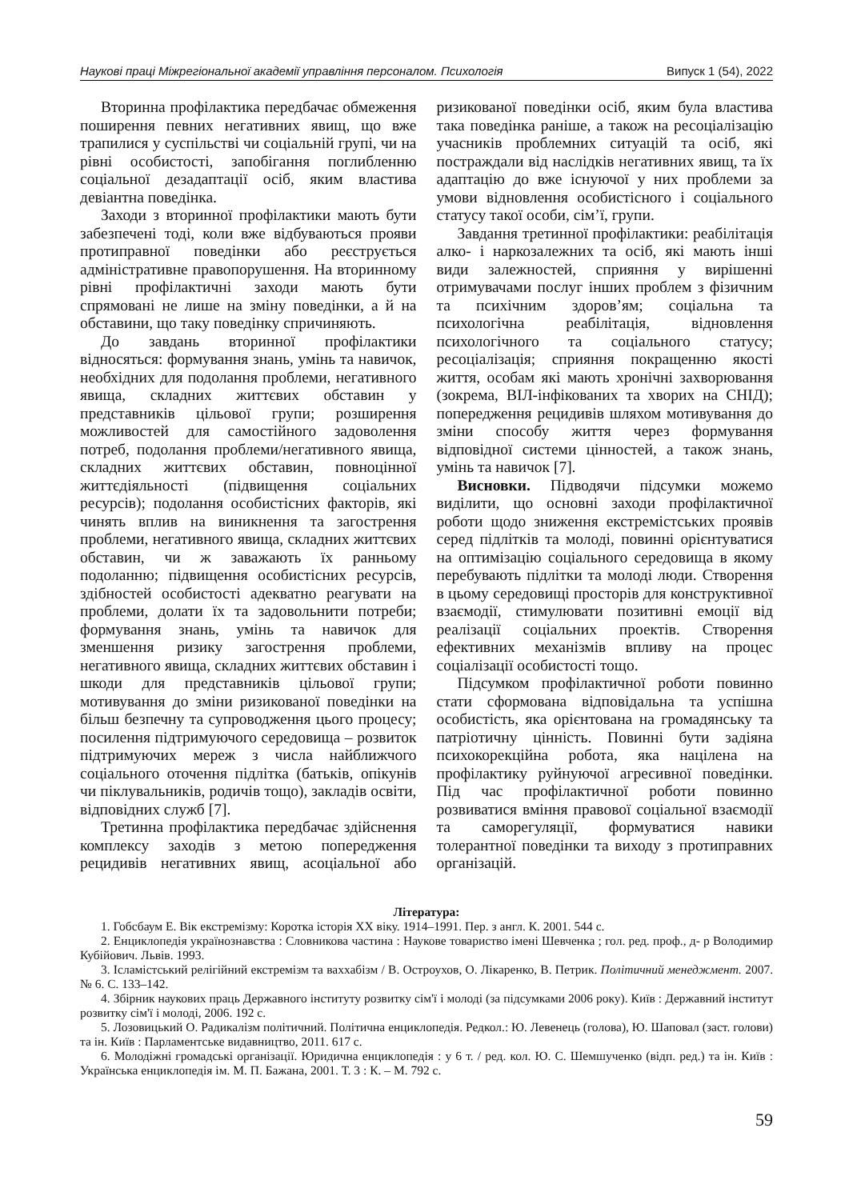Наукові праці Міжрегіональної академії управління персоналом. Психологія Випуск 1 (54), 2022
Вторинна профілактика передбачає обмеження поширення певних негативних явищ, що вже трапилися у суспільстві чи соціальній групі, чи на рівні особистості, запобігання поглибленню соціальної дезадаптації осіб, яким властива девіантна поведінка.
Заходи з вторинної профілактики мають бути забезпечені тоді, коли вже відбуваються прояви протиправної поведінки або реєструється адміністративне правопорушення. На вторинному рівні профілактичні заходи мають бути спрямовані не лише на зміну поведінки, а й на обставини, що таку поведінку спричиняють.
До завдань вторинної профілактики відносяться: формування знань, умінь та навичок, необхідних для подолання проблеми, негативного явища, складних життєвих обставин у представників цільової групи; розширення можливостей для самостійного задоволення потреб, подолання проблеми/негативного явища, складних життєвих обставин, повноцінної життєдіяльності (підвищення соціальних ресурсів); подолання особистісних факторів, які чинять вплив на виникнення та загострення проблеми, негативного явища, складних життєвих обставин, чи ж заважають їх ранньому подоланню; підвищення особистісних ресурсів, здібностей особистості адекватно реагувати на проблеми, долати їх та задовольнити потреби; формування знань, умінь та навичок для зменшення ризику загострення проблеми, негативного явища, складних життєвих обставин і шкоди для представників цільової групи; мотивування до зміни ризикованої поведінки на більш безпечну та супроводження цього процесу; посилення підтримуючого середовища – розвиток підтримуючих мереж з числа найближчого соціального оточення підлітка (батьків, опікунів чи піклувальників, родичів тощо), закладів освіти, відповідних служб [7].
Третинна профілактика передбачає здійснення комплексу заходів з метою попередження рецидивів негативних явищ, асоціальної або ризикованої поведінки осіб, яким була властива така поведінка раніше, а також на ресоціалізацію учасників проблемних ситуацій та осіб, які постраждали від наслідків негативних явищ, та їх адаптацію до вже існуючої у них проблеми за умови відновлення особистісного і соціального статусу такої особи, сім’ї, групи.
Завдання третинної профілактики: реабілітація алко- і наркозалежних та осіб, які мають інші види залежностей, сприяння у вирішенні отримувачами послуг інших проблем з фізичним та психічним здоров’ям; соціальна та психологічна реабілітація, відновлення психологічного та соціального статусу; ресоціалізація; сприяння покращенню якості життя, особам які мають хронічні захворювання (зокрема, ВІЛ-інфікованих та хворих на СНІД); попередження рецидивів шляхом мотивування до зміни способу життя через формування відповідної системи цінностей, а також знань, умінь та навичок [7].
Висновки. Підводячи підсумки можемо виділити, що основні заходи профілактичної роботи щодо зниження екстремістських проявів серед підлітків та молоді, повинні орієнтуватися на оптимізацію соціального середовища в якому перебувають підлітки та молоді люди. Створення в цьому середовищі просторів для конструктивної взаємодії, стимулювати позитивні емоції від реалізації соціальних проектів. Створення ефективних механізмів впливу на процес соціалізації особистості тощо.
Підсумком профілактичної роботи повинно стати сформована відповідальна та успішна особистість, яка орієнтована на громадянську та патріотичну цінність. Повинні бути задіяна психокорекційна робота, яка націлена на профілактику руйнуючої агресивної поведінки. Під час профілактичної роботи повинно розвиватися вміння правової соціальної взаємодії та саморегуляції, формуватися навики толерантної поведінки та виходу з протиправних організацій.
Література:
1. Гобсбаум Е. Вік екстремізму: Коротка історія XX віку. 1914–1991. Пер. з англ. К. 2001. 544 с.
2. Енциклопедія україно­знавства : Словникова частина : Наукове товариство імені Шевченка ; гол. ред. проф., д- р Володимир Кубійович. Львів. 1993.
3. Ісламістський релігійний екстремізм та ваххабізм / В. Остроухов, О. Лікаренко, В. Петрик. Політичний менеджмент. 2007. № 6. С. 133–142.
4. Збірник наукових праць Державного інституту розвитку сім'ї і молоді (за підсумками 2006 року). Київ : Державний інститут розвитку сім'ї і молоді, 2006. 192 с.
5. Лозовицький О. Радикалізм політичний. Політична енциклопедія. Редкол.: Ю. Левенець (голова), Ю. Шаповал (заст. голови) та ін. Київ : Парламентське видавництво, 2011. 617 с.
6. Молодіжні громадські організації. Юридична енциклопедія : у 6 т. / ред. кол. Ю. С. Шемшученко (відп. ред.) та ін. Київ : Українська енциклопедія ім. М. П. Бажана, 2001. Т. 3 : К. – М. 792 с.
59